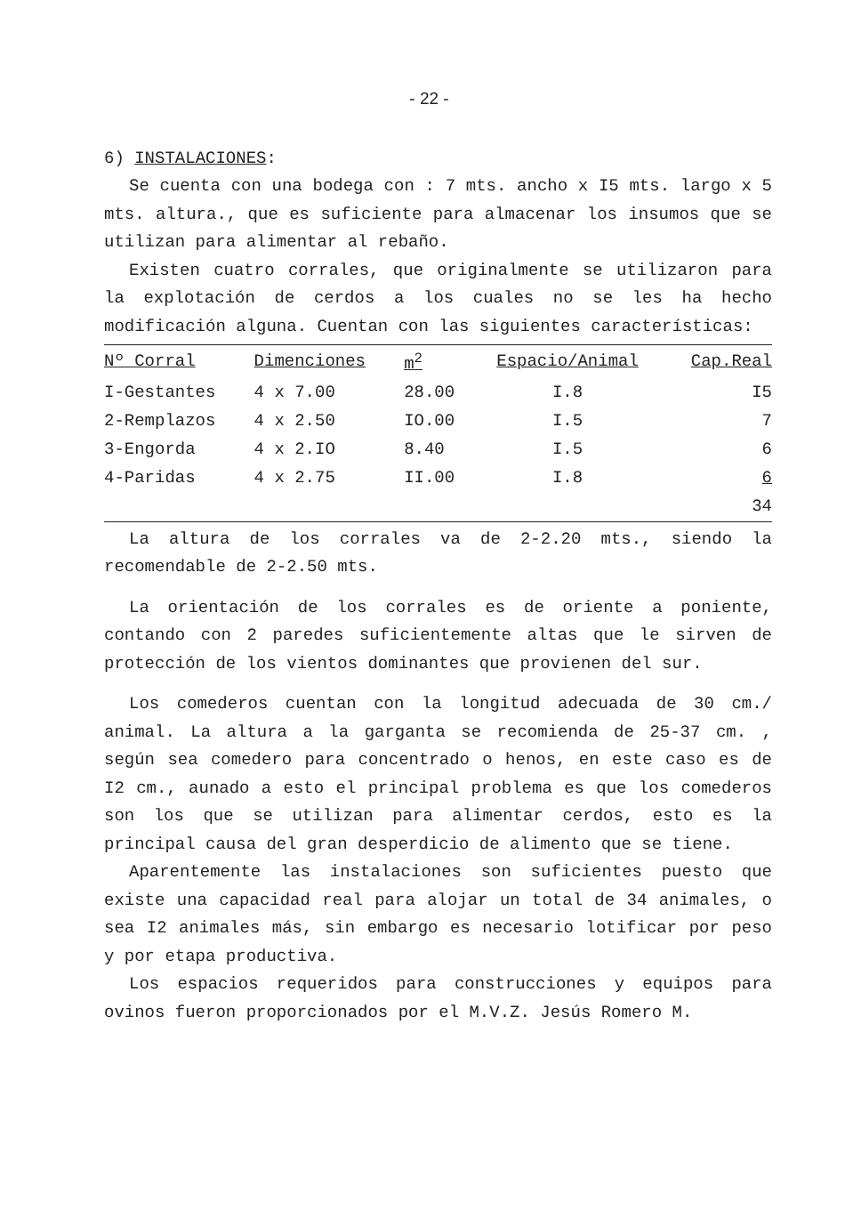- 22 -
6) INSTALACIONES:
Se cuenta con una bodega con : 7 mts. ancho x I5 mts. largo x 5 mts. altura., que es suficiente para almacenar los insumos que se utilizan para alimentar al rebaño.
Existen cuatro corrales, que originalmente se utilizaron para la explotación de cerdos a los cuales no se les ha hecho modificación alguna. Cuentan con las siguientes características:
| Nº Corral | Dimenciones | m<sup>2</sup> | Espacio/Animal | Cap.Real |
| --- | --- | --- | --- | --- |
| I-Gestantes | 4 x 7.00 | 28.00 | I.8 | I5 |
| 2-Remplazos | 4 x 2.50 | IO.00 | I.5 | 7 |
| 3-Engorda | 4 x 2.IO | 8.40 | I.5 | 6 |
| 4-Paridas | 4 x 2.75 | II.00 | I.8 | 6 |
| | | | | 34 |
La altura de los corrales va de 2-2.20 mts., siendo la recomendable de 2-2.50 mts.
La orientación de los corrales es de oriente a poniente, contando con 2 paredes suficientemente altas que le sirven de protección de los vientos dominantes que provienen del sur.
Los comederos cuentan con la longitud adecuada de 30 cm./ animal. La altura a la garganta se recomienda de 25-37 cm. , según sea comedero para concentrado o henos, en este caso es de I2 cm., aunado a esto el principal problema es que los comederos son los que se utilizan para alimentar cerdos, esto es la principal causa del gran desperdicio de alimento que se tiene.
Aparentemente las instalaciones son suficientes puesto que existe una capacidad real para alojar un total de 34 animales, o sea I2 animales más, sin embargo es necesario lotificar por peso y por etapa productiva.
Los espacios requeridos para construcciones y equipos para ovinos fueron proporcionados por el M.V.Z. Jesús Romero M.